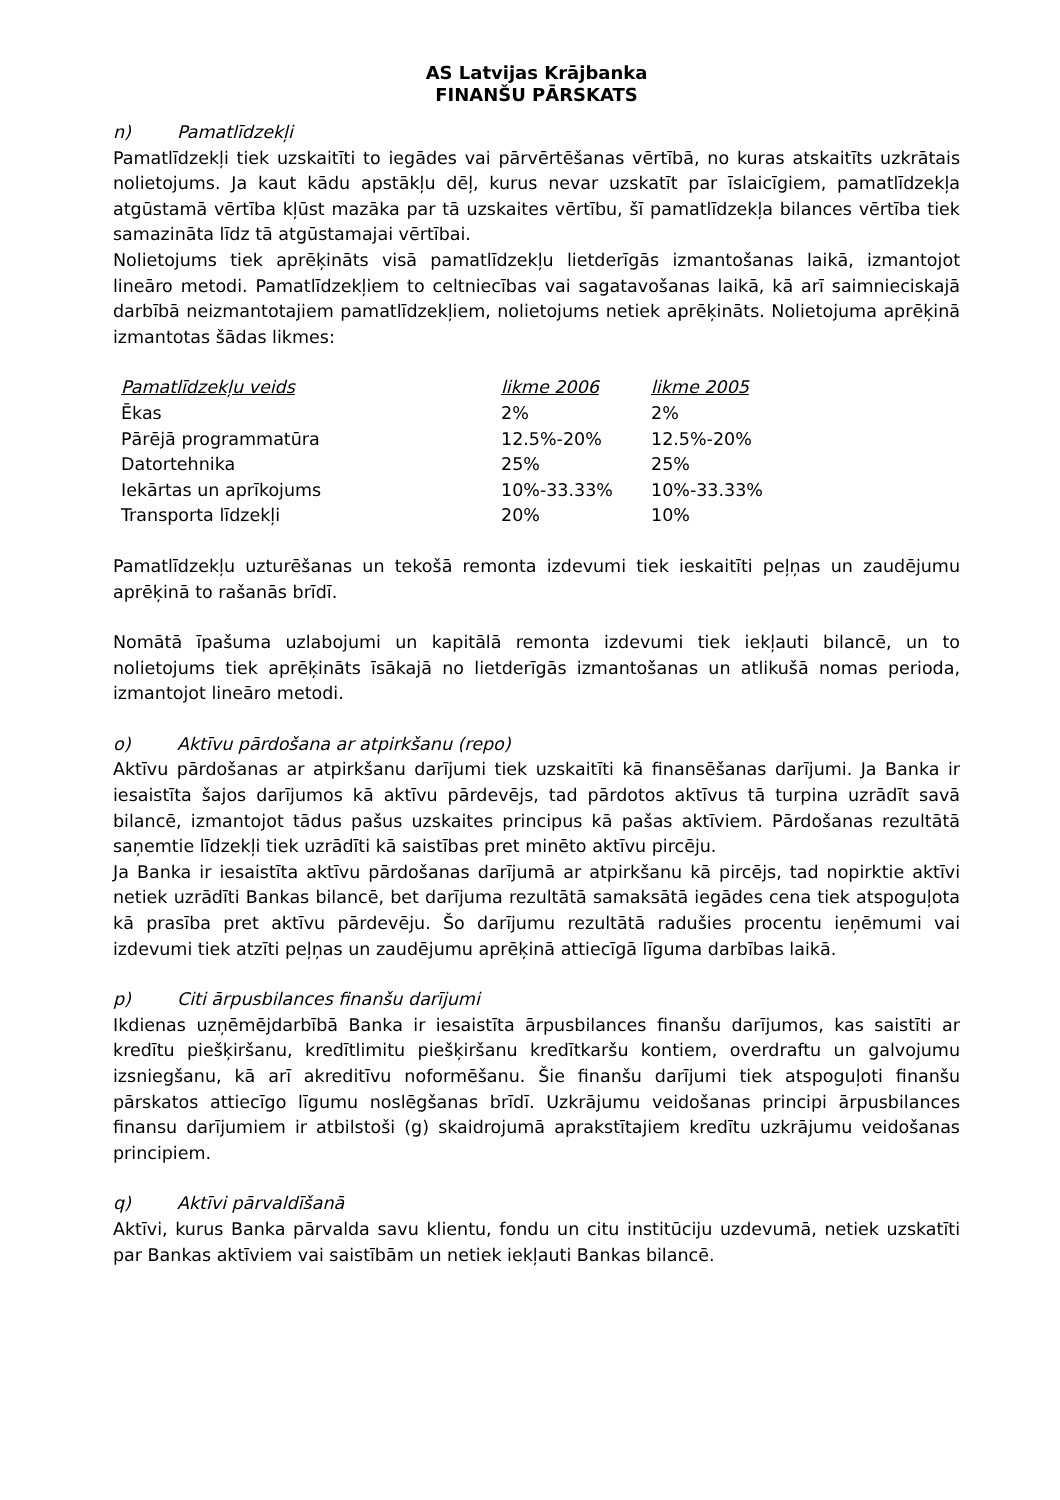AS Latvijas Krājbanka
FINANŠU PĀRSKATS
n) Pamatlīdzekļi
Pamatlīdzekļi tiek uzskaitīti to iegādes vai pārvērtēšanas vērtībā, no kuras atskaitīts uzkrātais nolietojums. Ja kaut kādu apstākļu dēļ, kurus nevar uzskatīt par īslaicīgiem, pamatlīdzekļa atgūstamā vērtība kļūst mazāka par tā uzskaites vērtību, šī pamatlīdzekļa bilances vērtība tiek samazināta līdz tā atgūstamajai vērtībai.
Nolietojums tiek aprēķināts visā pamatlīdzekļu lietderīgās izmantošanas laikā, izmantojot lineāro metodi. Pamatlīdzekļiem to celtniecības vai sagatavošanas laikā, kā arī saimnieciskajā darbībā neizmantotajiem pamatlīdzekļiem, nolietojums netiek aprēķināts. Nolietojuma aprēķinā izmantotas šādas likmes:
| Pamatlīdzekļu veids | likme 2006 | likme 2005 |
| --- | --- | --- |
| Ēkas | 2% | 2% |
| Pārējā programmatūra | 12.5%-20% | 12.5%-20% |
| Datortehnika | 25% | 25% |
| Iekārtas un aprīkojums | 10%-33.33% | 10%-33.33% |
| Transporta līdzekļi | 20% | 10% |
Pamatlīdzekļu uzturēšanas un tekošā remonta izdevumi tiek ieskaitīti peļņas un zaudējumu aprēķinā to rašanās brīdī.
Nomātā īpašuma uzlabojumi un kapitālā remonta izdevumi tiek iekļauti bilancē, un to nolietojums tiek aprēķināts īsākajā no lietderīgās izmantošanas un atlikušā nomas perioda, izmantojot lineāro metodi.
o) Aktīvu pārdošana ar atpirkšanu (repo)
Aktīvu pārdošanas ar atpirkšanu darījumi tiek uzskaitīti kā finansēšanas darījumi. Ja Banka ir iesaistīta šajos darījumos kā aktīvu pārdevējs, tad pārdotos aktīvus tā turpina uzrādīt savā bilancē, izmantojot tādus pašus uzskaites principus kā pašas aktīviem. Pārdošanas rezultātā saņemtie līdzekļi tiek uzrādīti kā saistības pret minēto aktīvu pircēju.
Ja Banka ir iesaistīta aktīvu pārdošanas darījumā ar atpirkšanu kā pircējs, tad nopirktie aktīvi netiek uzrādīti Bankas bilancē, bet darījuma rezultātā samaksātā iegādes cena tiek atspoguļota kā prasība pret aktīvu pārdevēju. Šo darījumu rezultātā radušies procentu ieņēmumi vai izdevumi tiek atzīti peļņas un zaudējumu aprēķinā attiecīgā līguma darbības laikā.
p) Citi ārpusbilances finanšu darījumi
Ikdienas uzņēmējdarbībā Banka ir iesaistīta ārpusbilances finanšu darījumos, kas saistīti ar kredītu piešķiršanu, kredītlimitu piešķiršanu kredītkaršu kontiem, overdraftu un galvojumu izsniegšanu, kā arī akreditīvu noformēšanu. Šie finanšu darījumi tiek atspoguļoti finanšu pārskatos attiecīgo līgumu noslēgšanas brīdī. Uzkrājumu veidošanas principi ārpusbilances finansu darījumiem ir atbilstoši (g) skaidrojumā aprakstītajiem kredītu uzkrājumu veidošanas principiem.
q) Aktīvi pārvaldīšanā
Aktīvi, kurus Banka pārvalda savu klientu, fondu un citu institūciju uzdevumā, netiek uzskatīti par Bankas aktīviem vai saistībām un netiek iekļauti Bankas bilancē.